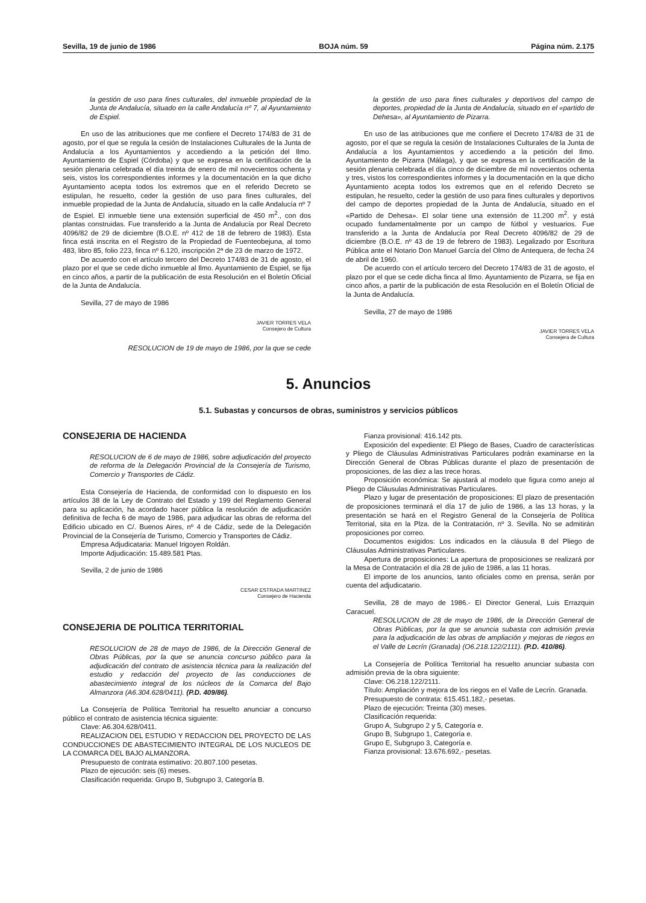Sevilla, 19 de junio de 1986 BOJA núm. 59 Página núm. 2.175
la gestión de uso para fines culturales, del inmueble propiedad de la Junta de Andalucía, situado en la calle Andalucía nº 7, al Ayuntamiento de Espiel.
En uso de las atribuciones que me confiere el Decreto 174/83 de 31 de agosto, por el que se regula la cesión de Instalaciones Culturales de la Junta de Andalucía a los Ayuntamientos y accediendo a la petición del Ilmo. Ayuntamiento de Espiel (Córdoba) y que se expresa en la certificación de la sesión plenaria celebrada el día treinta de enero de mil novecientos ochenta y seis, vistos los correspondientes informes y la documentación en la que dicho Ayuntamiento acepta todos los extremos que en el referido Decreto se estipulan, he resuelto, ceder la gestión de uso para fines culturales, del inmueble propiedad de la Junta de Andalucía, situado en la calle Andalucía nº 7 de Espiel. El inmueble tiene una extensión superficial de 450 m<sup>2</sup>., con dos plantas construidas. Fue transferido a la Junta de Andalucía por Real Decreto 4096/82 de 29 de diciembre (B.O.E. nº 412 de 18 de febrero de 1983). Esta finca está inscrita en el Registro de la Propiedad de Fuenteobejuna, al tomo 483, libro 85, folio 223, finca nº 6.120, inscripción 2ª de 23 de marzo de 1972.
De acuerdo con el artículo tercero del Decreto 174/83 de 31 de agosto, el plazo por el que se cede dicho inmueble al Ilmo. Ayuntamiento de Espiel, se fija en cinco años, a partir de la publicación de esta Resolución en el Boletín Oficial de la Junta de Andalucía.
Sevilla, 27 de mayo de 1986
JAVIER TORRES VELA
Consejero de Cultura
RESOLUCION de 19 de mayo de 1986, por la que se cede
la gestión de uso para fines culturales y deportivos del campo de deportes, propiedad de la Junta de Andalucía, situado en el «partido de Dehesa», al Ayuntamiento de Pizarra.
En uso de las atribuciones que me confiere el Decreto 174/83 de 31 de agosto, por el que se regula la cesión de Instalaciones Culturales de la Junta de Andalucía a los Ayuntamientos y accediendo a la petición del Ilmo. Ayuntamiento de Pizarra (Málaga), y que se expresa en la certificación de la sesión plenaria celebrada el día cinco de diciembre de mil novecientos ochenta y tres, vistos los correspondientes informes y la documentación en la que dicho Ayuntamiento acepta todos los extremos que en el referido Decreto se estipulan, he resuelto, ceder la gestión de uso para fines culturales y deportivos del campo de deportes propiedad de la Junta de Andalucía, situado en el «Partido de Dehesa». El solar tiene una extensión de 11.200 m<sup>2</sup>. y está ocupado fundamentalmente por un campo de fútbol y vestuarios. Fue transferido a la Junta de Andalucía por Real Decreto 4096/82 de 29 de diciembre (B.O.E. nº 43 de 19 de febrero de 1983). Legalizado por Escritura Pública ante el Notario Don Manuel García del Olmo de Antequera, de fecha 24 de abril de 1960.
De acuerdo con el artículo tercero del Decreto 174/83 de 31 de agosto, el plazo por el que se cede dicha finca al Ilmo. Ayuntamiento de Pizarra, se fija en cinco años, a partir de la publicación de esta Resolución en el Boletín Oficial de la Junta de Andalucía.
Sevilla, 27 de mayo de 1986
JAVIER TORRES VELA
Consejera de Cultura
5. Anuncios
5.1. Subastas y concursos de obras, suministros y servicios públicos
CONSEJERIA DE HACIENDA
RESOLUCION de 6 de mayo de 1986, sobre adjudicación del proyecto de reforma de la Delegación Provincial de la Consejería de Turismo, Comercio y Transportes de Cádiz.
Esta Consejería de Hacienda, de conformidad con lo dispuesto en los artículos 38 de la Ley de Contrato del Estado y 199 del Reglamento General para su aplicación, ha acordado hacer pública la resolución de adjudicación definitiva de fecha 6 de mayo de 1986, para adjudicar las obras de reforma del Edificio ubicado en C/. Buenos Aires, nº 4 de Cádiz, sede de la Delegación Provincial de la Consejería de Turismo, Comercio y Transportes de Cádiz.
Empresa Adjudicataria: Manuel Irigoyen Roldán.
Importe Adjudicación: 15.489.581 Ptas.
Sevilla, 2 de junio de 1986
CESAR ESTRADA MARTINEZ
Consejero de Hacienda
CONSEJERIA DE POLITICA TERRITORIAL
RESOLUCION de 28 de mayo de 1986, de la Dirección General de Obras Públicas, por la que se anuncia concurso público para la adjudicación del contrato de asistencia técnica para la realización del estudio y redacción del proyecto de las conducciones de abastecimiento integral de los núcleos de la Comarca del Bajo Almanzora (A6.304.628/0411). (P.D. 409/86).
La Consejería de Política Territorial ha resuelto anunciar a concurso público el contrato de asistencia técnica siguiente:
Clave: A6.304.628/0411.
REALIZACION DEL ESTUDIO Y REDACCION DEL PROYECTO DE LAS CONDUCCIONES DE ABASTECIMIENTO INTEGRAL DE LOS NUCLEOS DE LA COMARCA DEL BAJO ALMANZORA.
Presupuesto de contrata estimativo: 20.807.100 pesetas.
Plazo de ejecución: seis (6) meses.
Clasificación requerida: Grupo B, Subgrupo 3, Categoría B.
Fianza provisional: 416.142 pts.
Exposición del expediente: El Pliego de Bases, Cuadro de características y Pliego de Cláusulas Administrativas Particulares podrán examinarse en la Dirección General de Obras Públicas durante el plazo de presentación de proposiciones, de las diez a las trece horas.
Proposición económica: Se ajustará al modelo que figura como anejo al Pliego de Cláusulas Administrativas Particulares.
Plazo y lugar de presentación de proposiciones: El plazo de presentación de proposiciones terminará el día 17 de julio de 1986, a las 13 horas, y la presentación se hará en el Registro General de la Consejería de Política Territorial, sita en la Plza. de la Contratación, nº 3. Sevilla. No se admitirán proposiciones por correo.
Documentos exigidos: Los indicados en la cláusula 8 del Pliego de Cláusulas Administrativas Particulares.
Apertura de proposiciones: La apertura de proposiciones se realizará por la Mesa de Contratación el día 28 de julio de 1986, a las 11 horas.
El importe de los anuncios, tanto oficiales como en prensa, serán por cuenta del adjudicatario.
Sevilla, 28 de mayo de 1986.- El Director General, Luis Errazquin Caracuel.
RESOLUCION de 28 de mayo de 1986, de la Dirección General de Obras Públicas, por la que se anuncia subasta con admisión previa para la adjudicación de las obras de ampliación y mejoras de riegos en el Valle de Lecrín (Granada) (O6.218.122/2111). (P.D. 410/86).
La Consejería de Política Territorial ha resuelto anunciar subasta con admisión previa de la obra siguiente:
Clave: O6.218.122/2111.
Título: Ampliación y mejora de los riegos en el Valle de Lecrín. Granada.
Presupuesto de contrata: 615.451.182,- pesetas.
Plazo de ejecución: Treinta (30) meses.
Clasificación requerida:
Grupo A, Subgrupo 2 y 5, Categoría e.
Grupo B, Subgrupo 1, Categoría e.
Grupo E, Subgrupo 3, Categoría e.
Fianza provisional: 13.676.692,- pesetas.